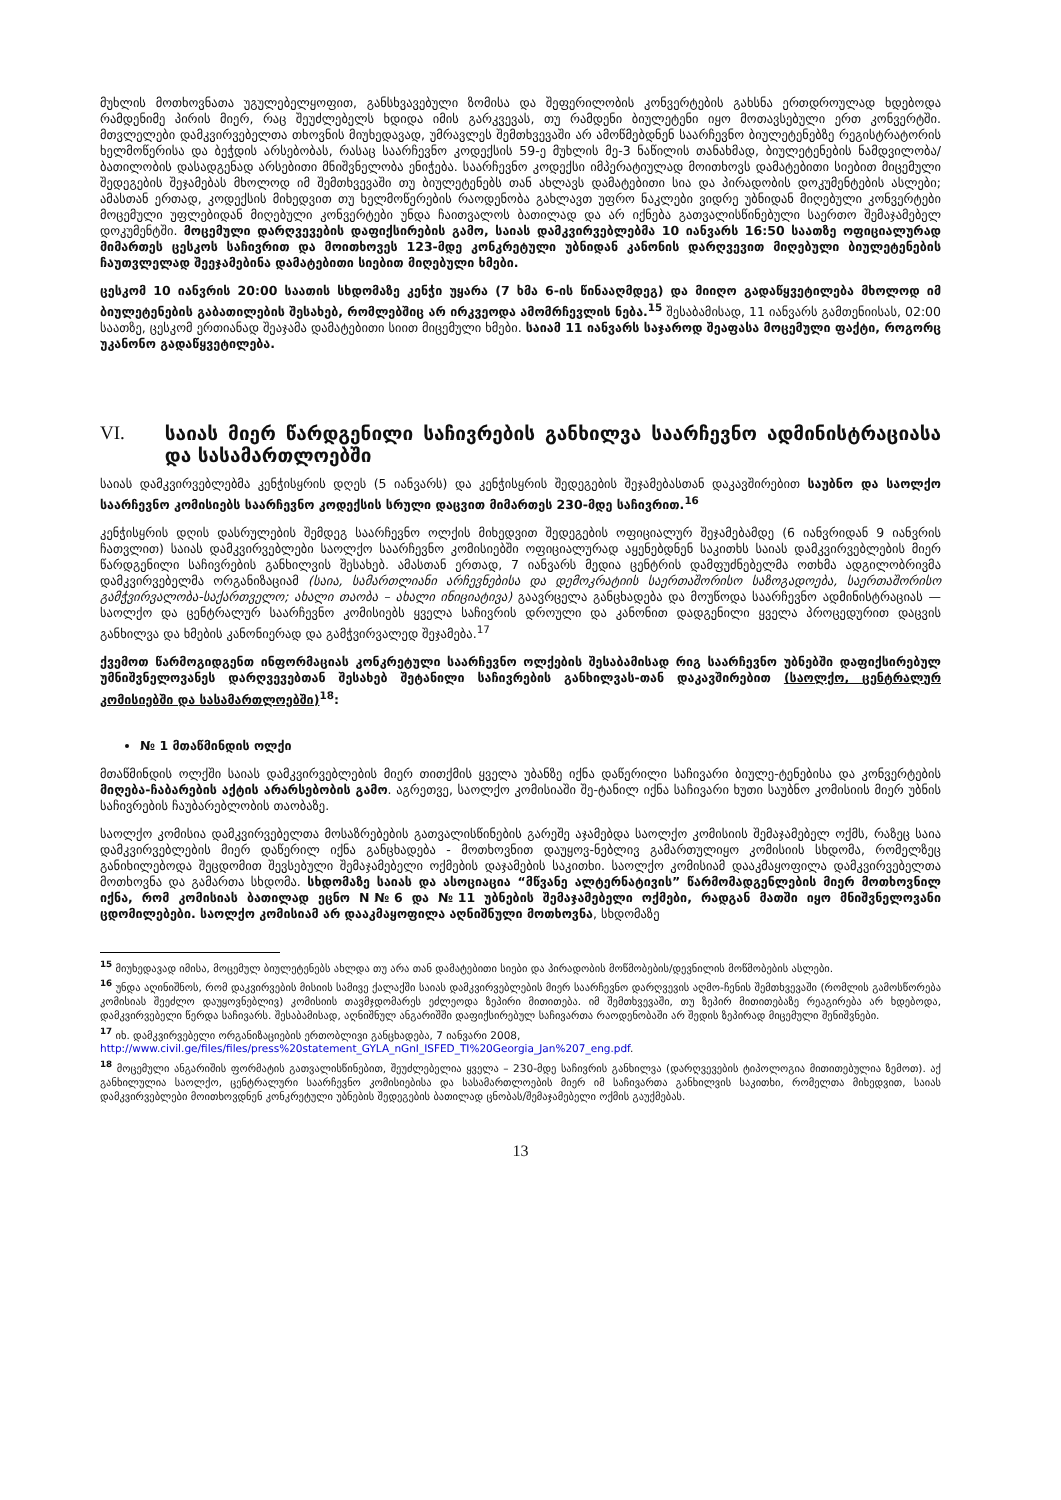მუხლის მოთხოვნათა უგულებელყოფით, განსხვავებული ზომისა და შეფერილობის კონვერტების გახსნა ერთდროულად ხდებოდა რამდენიმე პირის მიერ, რაც შეუძლებელს ხდიდა იმის გარკვევას, თუ რამდენი ბიულეტენი იყო მოთავსებული ერთ კონვერტში. მთვლელები დამკვირვებელთა თხოვნის მიუხედავად, უმრავლეს შემთხვევაში არ ამოწმებდნენ საარჩევნო ბიულეტენებზე რეგისტრატორის ხელმოწერისა და ბეჭდის არსებობას, რასაც საარჩევნო კოდექსის 59-ე მუხლის მე-3 ნაწილის თანახმად, ბიულეტენების ნამდვილობა/ბათილობის დასადგენად არსებითი მნიშვნელობა ენიჭება. საარჩევნო კოდექსი იმპერატიულად მოითხოვს დამატებითი სიებით მიცემული შედეგების შეჯამებას მხოლოდ იმ შემთხვევაში თუ ბიულეტენებს თან ახლავს დამატებითი სია და პირადობის დოკუმენტების ასლები; ამასთან ერთად, კოდექსის მიხედვით თუ ხელმოწერების რაოდენობა გახლავთ უფრო ნაკლები ვიდრე უბნიდან მიღებული კონვერტები მოცემული უფლებიდან მიღებული კონვერტები უნდა ჩაითვალოს ბათილად და არ იქნება გათვალისწინებული საერთო შემაჯამებელ დოკუმენტში. მოცემული დარღვევების დაფიქსირების გამო, საიას დამკვირვებლებმა 10 იანვარს 16:50 საათზე ოფიციალურად მიმართეს ცესკოს საჩივრით და მოითხოვეს 123-მდე კონკრეტული უბნიდან კანონის დარღვევით მიღებული ბიულეტენების ჩაუთვლელად შეეჯამებინა დამატებითი სიებით მიღებული ხმები.
ცესკომ 10 იანვრის 20:00 საათის სხდომაზე კენჭი უყარა (7 ხმა 6-ის წინააღმდეგ) და მიიღო გადაწყვეტილება მხოლოდ იმ ბიულეტენების გაბათილების შესახებ, რომლებშიც არ ირკვეოდა ამომრჩევლის ნება.<sup>15</sup> შესაბამისად, 11 იანვარს გამთენიისას, 02:00 საათზე, ცესკომ ერთიანად შეაჯამა დამატებითი სიით მიცემული ხმები. საიამ 11 იანვარს საჯაროდ შეაფასა მოცემული ფაქტი, როგორც უკანონო გადაწყვეტილება.
VI. საიას მიერ წარდგენილი საჩივრების განხილვა საარჩევნო ადმინისტრაციასა და სასამართლოებში
საიას დამკვირვებლებმა კენჭისყრის დღეს (5 იანვარს) და კენჭისყრის შედეგების შეჯამებასთან დაკავშირებით საუბნო და საოლქო საარჩევნო კომისიებს საარჩევნო კოდექსის სრული დაცვით მიმართეს 230-მდე საჩივრით.<sup>16</sup>
კენჭისყრის დღის დასრულების შემდეგ საარჩევნო ოლქის მიხედვით შედეგების ოფიციალურ შეჯამებამდე (6 იანვრიდან 9 იანვრის ჩათვლით) საიას დამკვირვებლები საოლქო საარჩევნო კომისიებში ოფიციალურად აყენებდნენ საკითხს საიას დამკვირვებლების მიერ წარდგენილი საჩივრების განხილვის შესახებ. ამასთან ერთად, 7 იანვარს მედია ცენტრის დამფუძნებელმა ოთხმა ადგილობრივმა დამკვირვებელმა ორგანიზაციამ (საია, სამართლიანი არჩევნებისა და დემოკრატიის საერთაშორისო საზოგადოება, საერთაშორისო გამჭვირვალობა-საქართველო; ახალი თაობა – ახალი ინიციატივა) გაავრცელა განცხადება და მოუწოდა საარჩევნო ადმინისტრაციას — საოლქო და ცენტრალურ საარჩევნო კომისიებს ყველა საჩივრის დროული და კანონით დადგენილი ყველა პროცედურით დაცვის განხილვა და ხმების კანონიერად და გამჭვირვალედ შეჯამება.<sup>17</sup>
ქვემოთ წარმოგიდგენთ ინფორმაციას კონკრეტული საარჩევნო ოლქების შესაბამისად რიგ საარჩევნო უბნებში დაფიქსირებულ უმნიშვნელოვანეს დარღვევებთან შესახებ შეტანილი საჩივრების განხილვას-თან დაკავშირებით (საოლქო, ცენტრალურ კომისიებში და სასამართლოებში)<sup>18</sup>:
№ 1 მთაწმინდის ოლქი
მთაწმინდის ოლქში საიას დამკვირვებლების მიერ თითქმის ყველა უბანზე იქნა დაწერილი საჩივარი ბიულე-ტენებისა და კონვერტების მიღება-ჩაბარების აქტის არარსებობის გამო. აგრეთვე, საოლქო კომისიაში შე-ტანილ იქნა საჩივარი ხუთი საუბნო კომისიის მიერ უბნის საჩივრების ჩაუბარებლობის თაობაზე.
საოლქო კომისია დამკვირვებელთა მოსაზრებების გათვალისწინების გარეშე აჯამებდა საოლქო კომისიის შემაჯამებელ ოქმს, რაზეც საია დამკვირვებლების მიერ დაწერილ იქნა განცხადება - მოთხოვნით დაუყოვ-ნებლივ გამართულიყო კომისიის სხდომა, რომელზეც განიხილებოდა შეცდომით შევსებული შემაჯამებელი ოქმების დაჯამების საკითხი. საოლქო კომისიამ დააკმაყოფილა დამკვირვებელთა მოთხოვნა და გამართა სხდომა. სხდომაზე საიას და ასოციაცია “მწვანე ალტერნატივის” წარმომადგენლების მიერ მოთხოვნილ იქნა, რომ კომისიას ბათილად ეცნო N№6 და №11 უბნების შემაჯამებელი ოქმები, რადგან მათში იყო მნიშვნელოვანი ცდომილებები. საოლქო კომისიამ არ დააკმაყოფილა აღნიშნული მოთხოვნა, სხდომაზე
<sup>15</sup> მიუხედავად იმისა, მოცემულ ბიულეტენებს ახლდა თუ არა თან დამატებითი სიები და პირადობის მოწმობების/დევნილის მოწმობების ასლები.
<sup>16</sup> უნდა აღინიშნოს, რომ დაკვირვების მისიის სამივე ქალაქში საიას დამკვირვებლების მიერ საარჩევნო დარღვევის აღმო-ჩენის შემთხვევაში (რომლის გამოსწორება კომისიას შეეძლო დაუყოვნებლივ) კომისიის თავმჯდომარეს ეძლეოდა ზეპირი მითითება. იმ შემთხვევაში, თუ ზეპირ მითითებაზე რეაგირება არ ხდებოდა, დამკვირვებელი წერდა საჩივარს. შესაბამისად, აღნიშნულ ანგარიშში დაფიქსირებულ საჩივართა რაოდენობაში არ შედის ზეპირად მიცემული შენიშვნები.
<sup>17</sup> იხ. დამკვირვებელი ორგანიზაციების ერთობლივი განცხადება, 7 იანვარი 2008,
http://www.civil.ge/files/files/press%20statement_GYLA_nGnI_ISFED_TI%20Georgia_Jan%207_eng.pdf.
<sup>18</sup> მოცემული ანგარიშის ფორმატის გათვალისწინებით, შეუძლებელია ყველა – 230-მდე საჩივრის განხილვა (დარღვევების ტიპოლოგია მითითებულია ზემოთ). აქ განხილულია საოლქო, ცენტრალური საარჩევნო კომისიებისა და სასამართლოების მიერ იმ საჩივართა განხილვის საკითხი, რომელთა მიხედვით, საიას დამკვირვებლები მოითხოვდნენ კონკრეტული უბნების შედეგების ბათილად ცნობას/შემაჯამებელი ოქმის გაუქმებას.
13